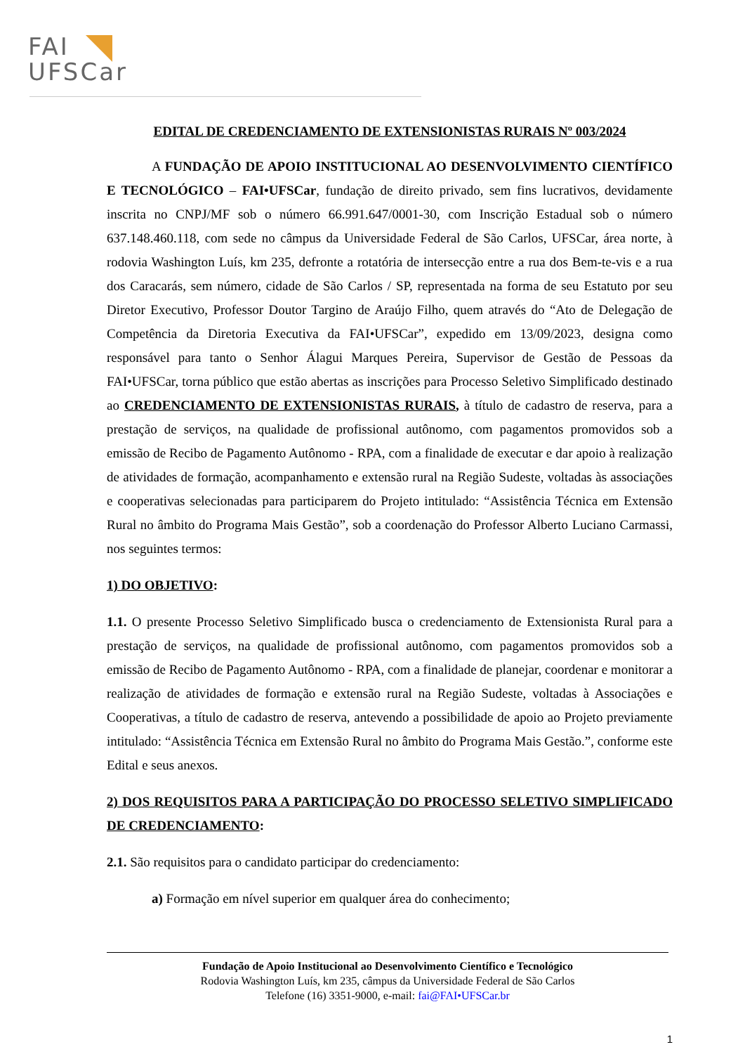FAI
UFSCar
EDITAL DE CREDENCIAMENTO DE EXTENSIONISTAS RURAIS Nº 003/2024
A FUNDAÇÃO DE APOIO INSTITUCIONAL AO DESENVOLVIMENTO CIENTÍFICO E TECNOLÓGICO – FAI•UFSCar, fundação de direito privado, sem fins lucrativos, devidamente inscrita no CNPJ/MF sob o número 66.991.647/0001-30, com Inscrição Estadual sob o número 637.148.460.118, com sede no câmpus da Universidade Federal de São Carlos, UFSCar, área norte, à rodovia Washington Luís, km 235, defronte a rotatória de intersecção entre a rua dos Bem-te-vis e a rua dos Caracarás, sem número, cidade de São Carlos / SP, representada na forma de seu Estatuto por seu Diretor Executivo, Professor Doutor Targino de Araújo Filho, quem através do “Ato de Delegação de Competência da Diretoria Executiva da FAI•UFSCar”, expedido em 13/09/2023, designa como responsável para tanto o Senhor Álagui Marques Pereira, Supervisor de Gestão de Pessoas da FAI•UFSCar, torna público que estão abertas as inscrições para Processo Seletivo Simplificado destinado ao CREDENCIAMENTO DE EXTENSIONISTAS RURAIS, à título de cadastro de reserva, para a prestação de serviços, na qualidade de profissional autônomo, com pagamentos promovidos sob a emissão de Recibo de Pagamento Autônomo - RPA, com a finalidade de executar e dar apoio à realização de atividades de formação, acompanhamento e extensão rural na Região Sudeste, voltadas às associações e cooperativas selecionadas para participarem do Projeto intitulado: “Assistência Técnica em Extensão Rural no âmbito do Programa Mais Gestão”, sob a coordenação do Professor Alberto Luciano Carmassi, nos seguintes termos:
1) DO OBJETIVO:
1.1. O presente Processo Seletivo Simplificado busca o credenciamento de Extensionista Rural para a prestação de serviços, na qualidade de profissional autônomo, com pagamentos promovidos sob a emissão de Recibo de Pagamento Autônomo - RPA, com a finalidade de planejar, coordenar e monitorar a realização de atividades de formação e extensão rural na Região Sudeste, voltadas à Associações e Cooperativas, a título de cadastro de reserva, antevendo a possibilidade de apoio ao Projeto previamente intitulado: “Assistência Técnica em Extensão Rural no âmbito do Programa Mais Gestão.”, conforme este Edital e seus anexos.
2) DOS REQUISITOS PARA A PARTICIPAÇÃO DO PROCESSO SELETIVO SIMPLIFICADO DE CREDENCIAMENTO:
2.1. São requisitos para o candidato participar do credenciamento:
a) Formação em nível superior em qualquer área do conhecimento;
Fundação de Apoio Institucional ao Desenvolvimento Científico e Tecnológico
Rodovia Washington Luís, km 235, câmpus da Universidade Federal de São Carlos
Telefone (16) 3351-9000, e-mail: fai@FAI•UFSCar.br
1